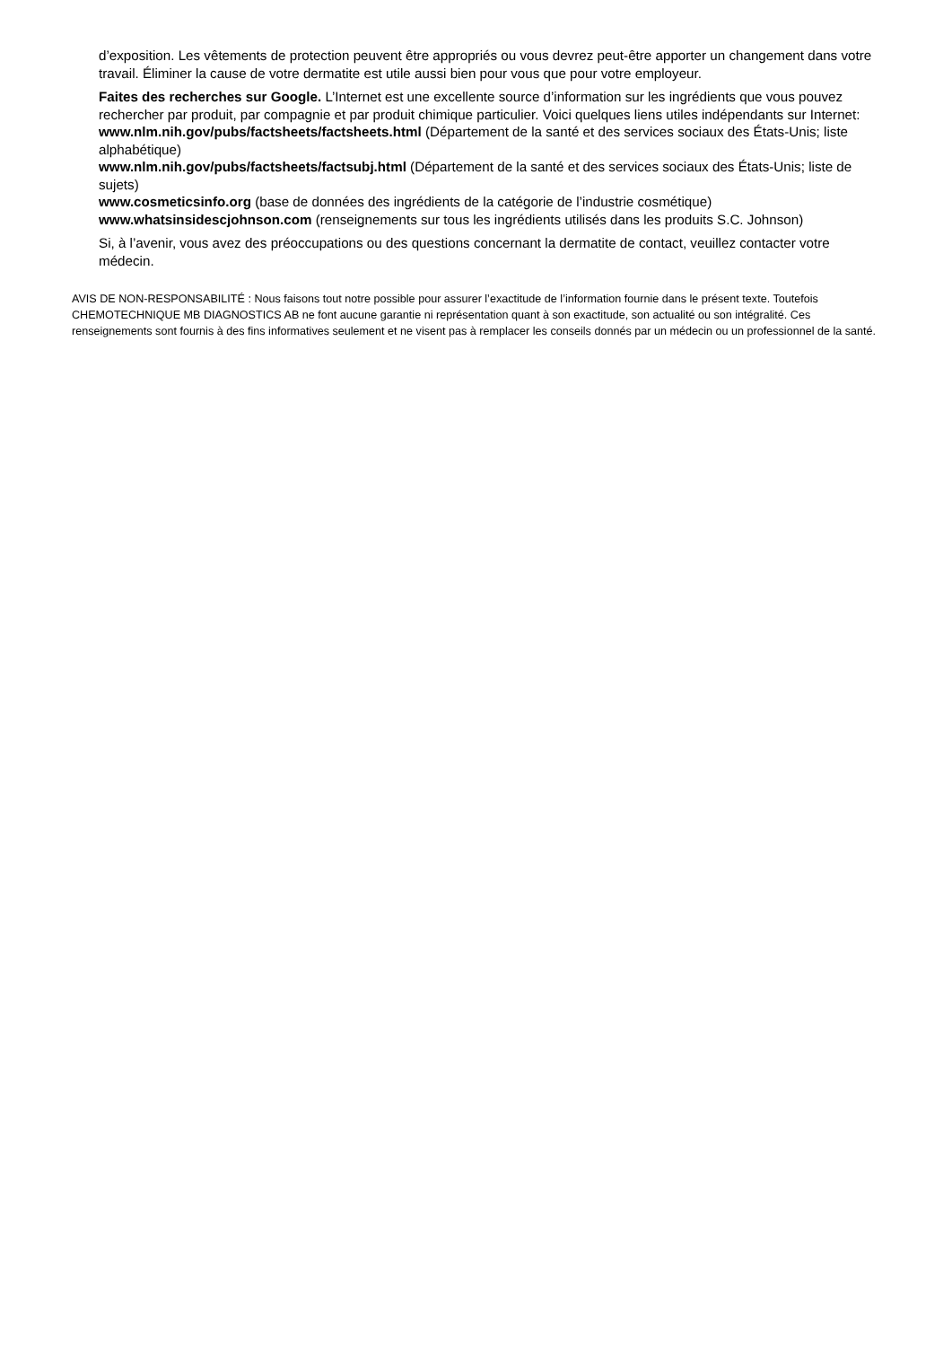d’exposition. Les vêtements de protection peuvent être appropriés ou vous devrez peut-être apporter un changement dans votre travail. Éliminer la cause de votre dermatite est utile aussi bien pour vous que pour votre employeur.
Faites des recherches sur Google. L’Internet est une excellente source d’information sur les ingrédients que vous pouvez rechercher par produit, par compagnie et par produit chimique particulier. Voici quelques liens utiles indépendants sur Internet:
www.nlm.nih.gov/pubs/factsheets/factsheets.html (Département de la santé et des services sociaux des États-Unis; liste alphabétique)
www.nlm.nih.gov/pubs/factsheets/factsubj.html (Département de la santé et des services sociaux des États-Unis; liste de sujets)
www.cosmeticsinfo.org (base de données des ingrédients de la catégorie de l’industrie cosmétique)
www.whatsinsidescjohnson.com (renseignements sur tous les ingrédients utilisés dans les produits S.C. Johnson)
Si, à l’avenir, vous avez des préoccupations ou des questions concernant la dermatite de contact, veuillez contacter votre médecin.
AVIS DE NON-RESPONSABILITÉ : Nous faisons tout notre possible pour assurer l’exactitude de l’information fournie dans le présent texte. Toutefois CHEMOTECHNIQUE MB DIAGNOSTICS AB ne font aucune garantie ni représentation quant à son exactitude, son actualité ou son intégralité. Ces renseignements sont fournis à des fins informatives seulement et ne visent pas à remplacer les conseils donnés par un médecin ou un professionnel de la santé.